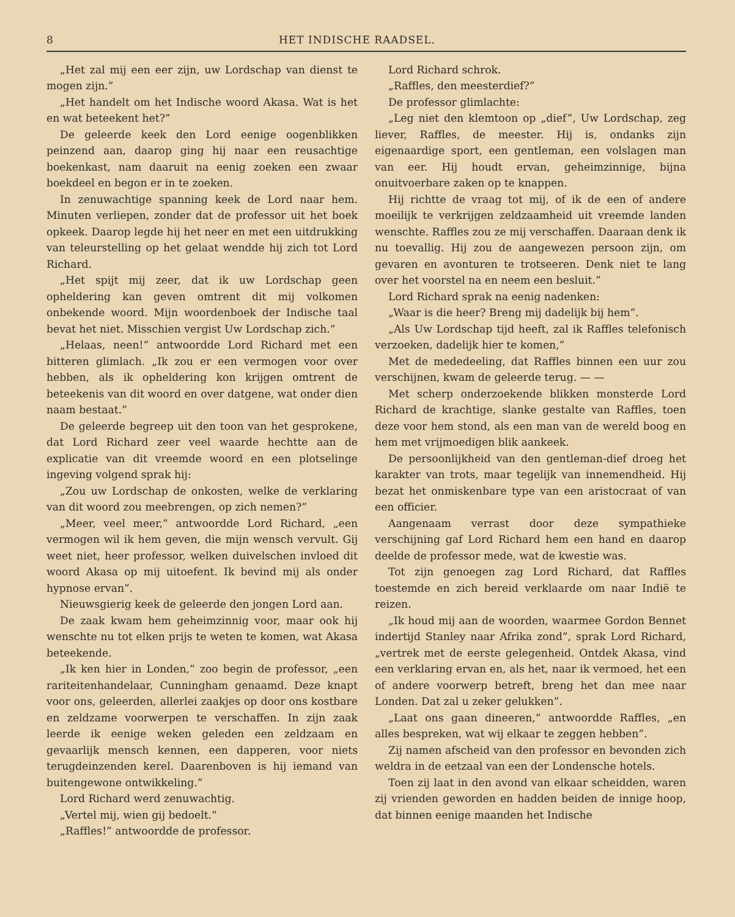8 HET INDISCHE RAADSEL.
„Het zal mij een eer zijn, uw Lordschap van dienst te mogen zijn.”
„Het handelt om het Indische woord Akasa. Wat is het en wat beteekent het?”
De geleerde keek den Lord eenige oogenblikken peinzend aan, daarop ging hij naar een reusachtige boekenkast, nam daaruit na eenig zoeken een zwaar boekdeel en begon er in te zoeken.
In zenuwachtige spanning keek de Lord naar hem. Minuten verliepen, zonder dat de professor uit het boek opkeek. Daarop legde hij het neer en met een uitdrukking van teleurstelling op het gelaat wendde hij zich tot Lord Richard.
„Het spijt mij zeer, dat ik uw Lordschap geen opheldering kan geven omtrent dit mij volkomen onbekende woord. Mijn woordenboek der Indische taal bevat het niet. Misschien vergist Uw Lordschap zich.”
„Helaas, neen!” antwoordde Lord Richard met een bitteren glimlach. „Ik zou er een vermogen voor over hebben, als ik opheldering kon krijgen omtrent de beteekenis van dit woord en over datgene, wat onder dien naam bestaat.”
De geleerde begreep uit den toon van het gesprokene, dat Lord Richard zeer veel waarde hechtte aan de explicatie van dit vreemde woord en een plotselinge ingeving volgend sprak hij:
„Zou uw Lordschap de onkosten, welke de verklaring van dit woord zou meebrengen, op zich nemen?”
„Meer, veel meer,” antwoordde Lord Richard, „een vermogen wil ik hem geven, die mijn wensch vervult. Gij weet niet, heer professor, welken duivelschen invloed dit woord Akasa op mij uitoefent. Ik bevind mij als onder hypnose ervan”.
Nieuwsgierig keek de geleerde den jongen Lord aan.
De zaak kwam hem geheimzinnig voor, maar ook hij wenschte nu tot elken prijs te weten te komen, wat Akasa beteekende.
„Ik ken hier in Londen,” zoo begin de professor, „een rariteitenhandelaar, Cunningham genaamd. Deze knapt voor ons, geleerden, allerlei zaakjes op door ons kostbare en zeldzame voorwerpen te verschaffen. In zijn zaak leerde ik eenige weken geleden een zeldzaam en gevaarlijk mensch kennen, een dapperen, voor niets terugdeinzenden kerel. Daarenboven is hij iemand van buitengewone ontwikkeling.”
Lord Richard werd zenuwachtig.
„Vertel mij, wien gij bedoelt.”
„Raffles!” antwoordde de professor.
Lord Richard schrok.
„Raffles, den meesterdief?”
De professor glimlachte:
„Leg niet den klemtoon op „dief”, Uw Lordschap, zeg liever, Raffles, de meester. Hij is, ondanks zijn eigenaardige sport, een gentleman, een volslagen man van eer. Hij houdt ervan, geheimzinnige, bijna onuitvoerbare zaken op te knappen.
Hij richtte de vraag tot mij, of ik de een of andere moeilijk te verkrijgen zeldzaamheid uit vreemde landen wenschte. Raffles zou ze mij verschaffen. Daaraan denk ik nu toevallig. Hij zou de aangewezen persoon zijn, om gevaren en avonturen te trotseeren. Denk niet te lang over het voorstel na en neem een besluit.”
Lord Richard sprak na eenig nadenken:
„Waar is die heer? Breng mij dadelijk bij hem”.
„Als Uw Lordschap tijd heeft, zal ik Raffles telefonisch verzoeken, dadelijk hier te komen,”
Met de mededeeling, dat Raffles binnen een uur zou verschijnen, kwam de geleerde terug. — —
Met scherp onderzoekende blikken monsterde Lord Richard de krachtige, slanke gestalte van Raffles, toen deze voor hem stond, als een man van de wereld boog en hem met vrijmoedigen blik aankeek.
De persoonlijkheid van den gentleman-dief droeg het karakter van trots, maar tegelijk van innemendheid. Hij bezat het onmiskenbare type van een aristocraat of van een officier.
Aangenaam verrast door deze sympathieke verschijning gaf Lord Richard hem een hand en daarop deelde de professor mede, wat de kwestie was.
Tot zijn genoegen zag Lord Richard, dat Raffles toestemde en zich bereid verklaarde om naar Indië te reizen.
„Ik houd mij aan de woorden, waarmee Gordon Bennet indertijd Stanley naar Afrika zond”, sprak Lord Richard, „vertrek met de eerste gelegenheid. Ontdek Akasa, vind een verklaring ervan en, als het, naar ik vermoed, het een of andere voorwerp betreft, breng het dan mee naar Londen. Dat zal u zeker gelukken”.
„Laat ons gaan dineeren,” antwoordde Raffles, „en alles bespreken, wat wij elkaar te zeggen hebben”.
Zij namen afscheid van den professor en bevonden zich weldra in de eetzaal van een der Londensche hotels.
Toen zij laat in den avond van elkaar scheidden, waren zij vrienden geworden en hadden beiden de innige hoop, dat binnen eenige maanden het Indische